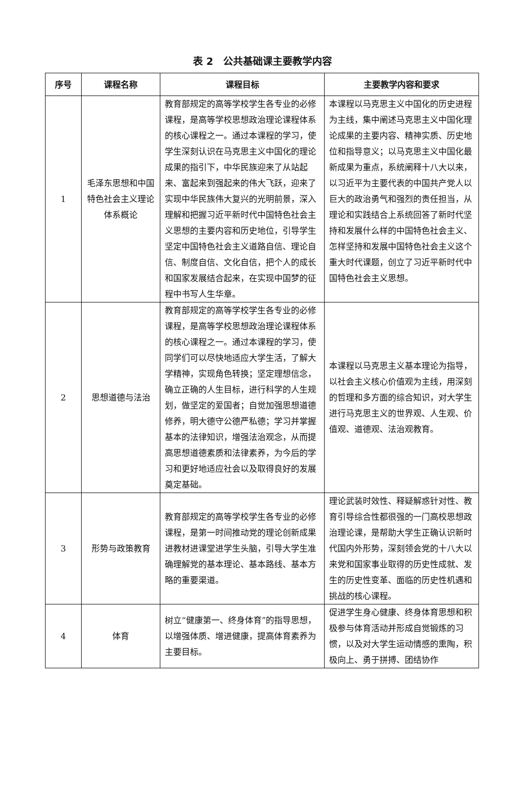表 2　公共基础课主要教学内容
| 序号 | 课程名称 | 课程目标 | 主要教学内容和要求 |
| --- | --- | --- | --- |
| 1 | 毛泽东思想和中国特色社会主义理论体系概论 | 教育部规定的高等学校学生各专业的必修课程，是高等学校思想政治理论课程体系的核心课程之一。通过本课程的学习，使学生深刻认识在马克思主义中国化的理论成果的指引下，中华民族迎来了从站起来、富起来到强起来的伟大飞跃，迎来了实现中华民族伟大复兴的光明前景，深入理解和把握习近平新时代中国特色社会主义思想的主要内容和历史地位，引导学生坚定中国特色社会主义道路自信、理论自信、制度自信、文化自信，把个人的成长和国家发展结合起来，在实现中国梦的征程中书写人生华章。 | 本课程以马克思主义中国化的历史进程为主线，集中阐述马克思主义中国化理论成果的主要内容、精神实质、历史地位和指导意义；以马克思主义中国化最新成果为重点，系统阐释十八大以来，以习近平为主要代表的中国共产党人以巨大的政治勇气和强烈的责任担当，从理论和实践结合上系统回答了新时代坚持和发展什么样的中国特色社会主义、怎样坚持和发展中国特色社会主义这个重大时代课题，创立了习近平新时代中国特色社会主义思想。 |
| 2 | 思想道德与法治 | 教育部规定的高等学校学生各专业的必修课程，是高等学校思想政治理论课程体系的核心课程之一。通过本课程的学习，使同学们可以尽快地适应大学生活，了解大学精神，实现角色转换；坚定理想信念，确立正确的人生目标，进行科学的人生规划，做坚定的爱国者；自觉加强思想道德修养，明大德守公德严私德；学习并掌握基本的法律知识，增强法治观念，从而提高思想道德素质和法律素养，为今后的学习和更好地适应社会以及取得良好的发展奠定基础。 | 本课程以马克思主义基本理论为指导，以社会主义核心价值观为主线，用深刻的哲理和多方面的综合知识，对大学生进行马克思主义的世界观、人生观、价值观、道德观、法治观教育。 |
| 3 | 形势与政策教育 | 教育部规定的高等学校学生各专业的必修课程，是第一时间推动党的理论创新成果进教材进课堂进学生头脑，引导大学生准确理解党的基本理论、基本路线、基本方略的重要渠道。 | 理论武装时效性、释疑解惑针对性、教育引导综合性都很强的一门高校思想政治理论课，是帮助大学生正确认识新时代国内外形势，深刻领会党的十八大以来党和国家事业取得的历史性成就、发生的历史性变革、面临的历史性机遇和挑战的核心课程。 |
| 4 | 体育 | 树立“健康第一、终身体育”的指导思想，以增强体质、增进健康，提高体育素养为主要目标。 | 促进学生身心健康、终身体育思想和积极参与体育活动并形成自觉锻炼的习惯，以及对大学生运动情感的熏陶，积极向上、勇于拼搏、团结协作 |